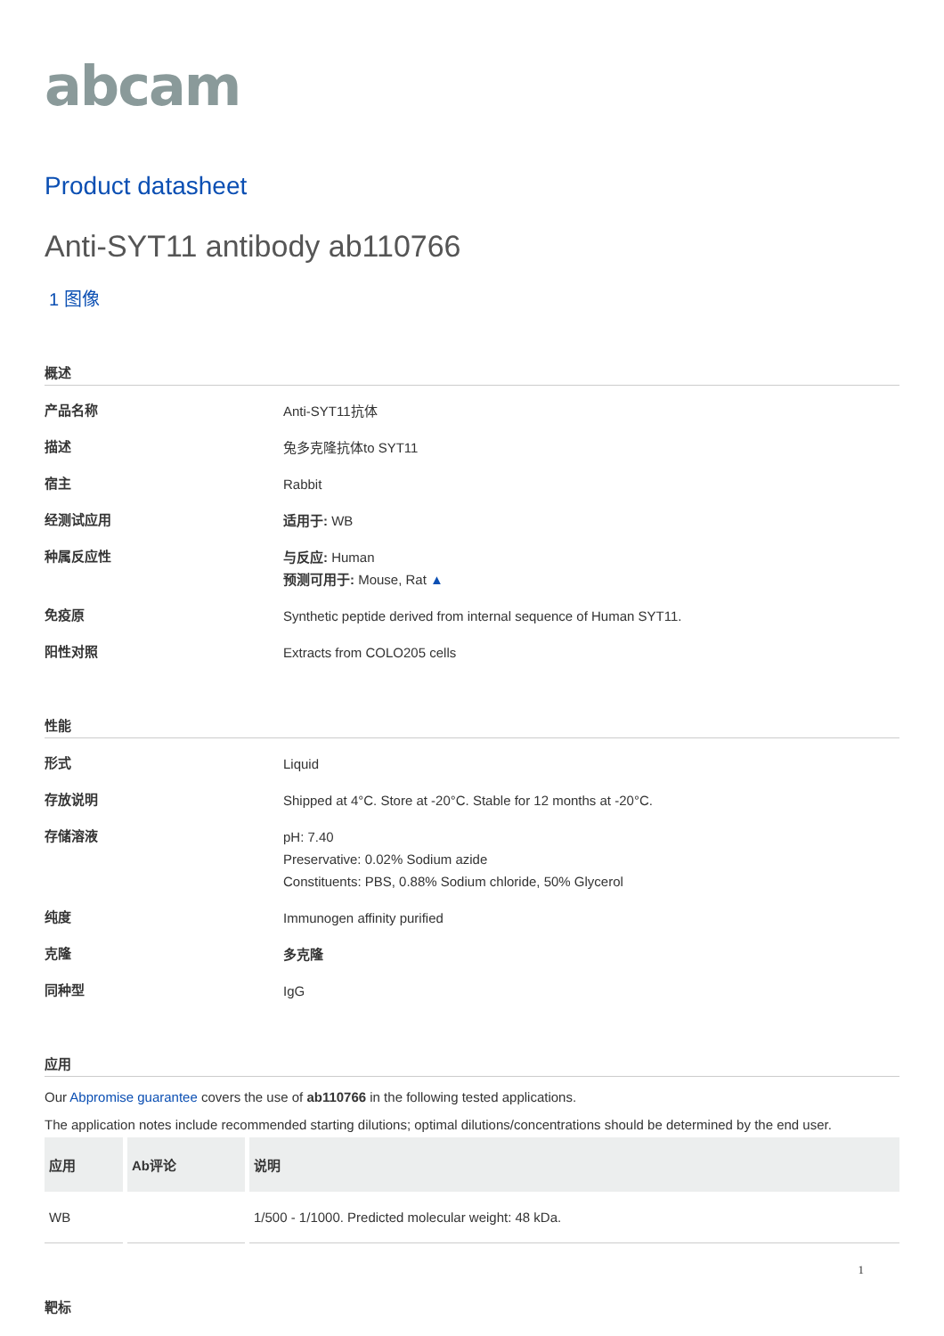abcam
Product datasheet
Anti-SYT11 antibody ab110766
1 图像
概述
产品名称
Anti-SYT11抗体
描述
兔多克隆抗体to SYT11
宿主
Rabbit
经测试应用
适用于: WB
种属反应性
与反应: Human
预测可用于: Mouse, Rat ▲
免疫原
Synthetic peptide derived from internal sequence of Human SYT11.
阳性对照
Extracts from COLO205 cells
性能
形式
Liquid
存放说明
Shipped at 4°C. Store at -20°C. Stable for 12 months at -20°C.
存储溶液
pH: 7.40
Preservative: 0.02% Sodium azide
Constituents: PBS, 0.88% Sodium chloride, 50% Glycerol
纯度
Immunogen affinity purified
克隆
多克隆
同种型
IgG
应用
Our Abpromise guarantee covers the use of ab110766 in the following tested applications.
The application notes include recommended starting dilutions; optimal dilutions/concentrations should be determined by the end user.
| 应用 | Ab评论 | 说明 |
| --- | --- | --- |
| WB | | 1/500 - 1/1000. Predicted molecular weight: 48 kDa. |
靶标
1